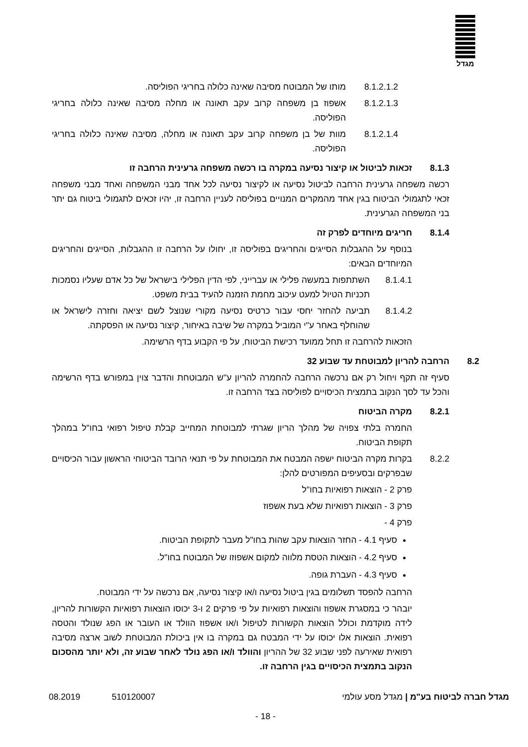מגדל
8.1.2.1.2 מותו של המבוטח מסיבה שאינה כלולה בחריגי הפוליסה.
8.1.2.1.3 אשפוז בן משפחה קרוב עקב תאונה או מחלה מסיבה שאינה כלולה בחריגי הפוליסה.
8.1.2.1.4 מוות של בן משפחה קרוב עקב תאונה או מחלה, מסיבה שאינה כלולה בחריגי הפוליסה.
8.1.3 זכאות לביטול או קיצור נסיעה במקרה בו רכשה משפחה גרעינית הרחבה זו
רכשה משפחה גרעינית הרחבה לביטול נסיעה או לקיצור נסיעה לכל אחד מבני המשפחה ואחד מבני משפחה זכאי לתגמולי הביטוח בגין אחד מהמקרים המנויים בפוליסה לעניין הרחבה זו, יהיו זכאים לתגמולי ביטוח גם יתר בני המשפחה הגרעינית.
8.1.4 חריגים מיוחדים לפרק זה
בנוסף על ההגבלות הסייגים והחריגים בפוליסה זו, יחולו על הרחבה זו ההגבלות, הסייגים והחריגים המיוחדים הבאים:
8.1.4.1 השתתפות במעשה פלילי או עברייני, לפי הדין הפלילי בישראל של כל אדם שעליו נסמכות תכניות הטיול למעט עיכוב מחמת הזמנה להעיד בבית משפט.
8.1.4.2 תביעה להחזר יחסי עבור כרטיס נסיעה מקורי שנוצל לשם יציאה וחזרה לישראל או שהוחלף באחר ע"י המוביל במקרה של שיבה באיחור, קיצור נסיעה או הפסקתה.
הזכאות להרחבה זו תחל ממועד רכישת הביטוח, על פי הקבוע בדף הרשימה.
8.2 הרחבה להריון למבוטחת עד שבוע 32
סעיף זה תקף ויחול רק אם נרכשה הרחבה להחמרה להריון ע"ש המבוטחת והדבר צוין במפורש בדף הרשימה והכל עד לסך הנקוב בתמצית הכיסויים לפוליסה בצד הרחבה זו.
8.2.1 מקרה הביטוח
החמרה בלתי צפויה של מהלך הריון שגרתי למבוטחת המחייב קבלת טיפול רפואי בחו"ל במהלך תקופת הביטוח.
8.2.2 בקרות מקרה הביטוח ישפה המבטח את המבוטחת על פי תנאי הרובד הביטוחי הראשון עבור הכיסויים שבפרקים ובסעיפים המפורטים להלן:
פרק 2 - הוצאות רפואיות בחו"ל
פרק 3 - הוצאות רפואיות שלא בעת אשפוז
פרק 4 -
סעיף 4.1 - החזר הוצאות עקב שהות בחו"ל מעבר לתקופת הביטוח.
סעיף 4.2 - הוצאות הטסת מלווה למקום אשפוזו של המבוטח בחו"ל.
סעיף 4.3 - העברת גופה.
הרחבה להפסד תשלומים בגין ביטול נסיעה ו/או קיצור נסיעה, אם נרכשה על ידי המבוטח.
יובהר כי במסגרת אשפוז והוצאות רפואיות על פי פרקים 2 ו-3 יכוסו הוצאות רפואיות הקשורות להריון, לידה מוקדמת וכולל הוצאות הקשורות לטיפול ו/או אשפוז הוולד או העובר או הפג שנולד והטסה רפואית. הוצאות אלו יכוסו על ידי המבטח גם במקרה בו אין ביכולת המבוטחת לשוב ארצה מסיבה רפואית שאירעה לפני שבוע 32 של ההריון והוולד ו/או הפג נולד לאחר שבוע זה, ולא יותר מהסכום הנקוב בתמצית הכיסויים בגין הרחבה זו.
מגדל חברה לביטוח בע"מ | מגדל מסע עולמי 510120007 08.2019
- 18 -